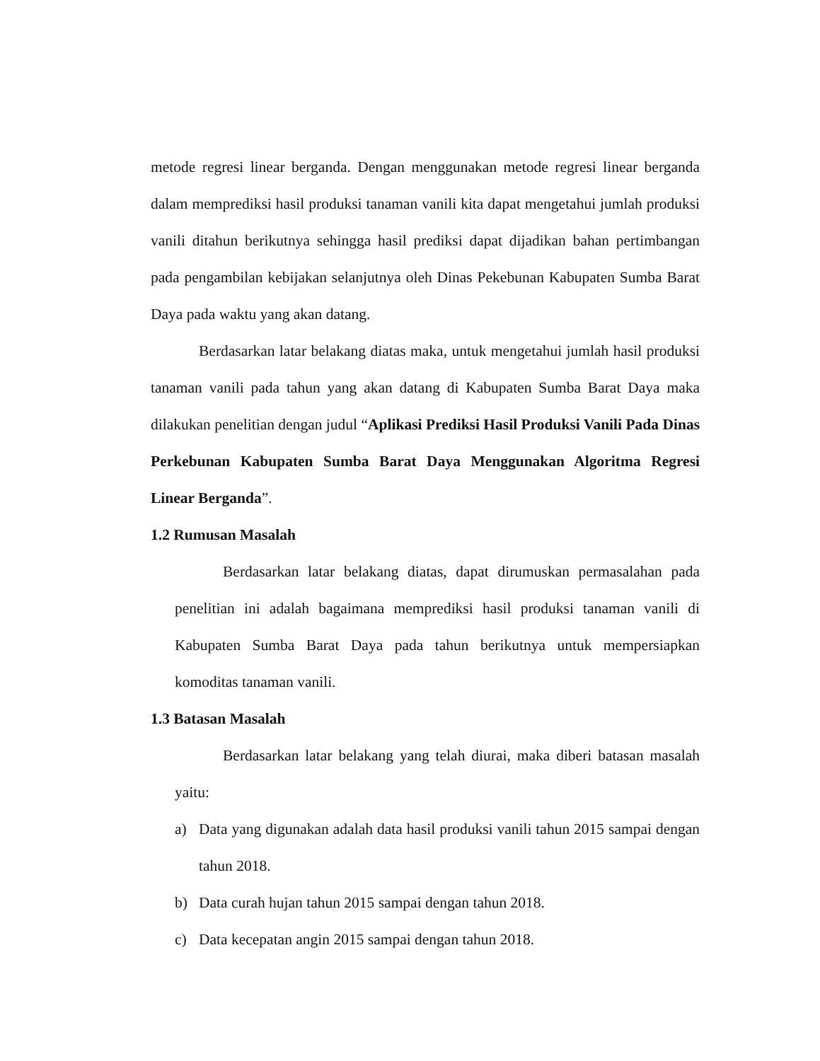metode regresi linear berganda. Dengan menggunakan metode regresi linear berganda dalam memprediksi hasil produksi tanaman vanili kita dapat mengetahui jumlah produksi vanili ditahun berikutnya sehingga hasil prediksi dapat dijadikan bahan pertimbangan pada pengambilan kebijakan selanjutnya oleh Dinas Pekebunan Kabupaten Sumba Barat Daya pada waktu yang akan datang.
Berdasarkan latar belakang diatas maka, untuk mengetahui jumlah hasil produksi tanaman vanili pada tahun yang akan datang di Kabupaten Sumba Barat Daya maka dilakukan penelitian dengan judul “Aplikasi Prediksi Hasil Produksi Vanili Pada Dinas Perkebunan Kabupaten Sumba Barat Daya Menggunakan Algoritma Regresi Linear Berganda”.
1.2 Rumusan Masalah
Berdasarkan latar belakang diatas, dapat dirumuskan permasalahan pada penelitian ini adalah bagaimana memprediksi hasil produksi tanaman vanili di Kabupaten Sumba Barat Daya pada tahun berikutnya untuk mempersiapkan komoditas tanaman vanili.
1.3 Batasan Masalah
Berdasarkan latar belakang yang telah diurai, maka diberi batasan masalah yaitu:
a) Data yang digunakan adalah data hasil produksi vanili tahun 2015 sampai dengan tahun 2018.
b) Data curah hujan tahun 2015 sampai dengan tahun 2018.
c) Data kecepatan angin 2015 sampai dengan tahun 2018.